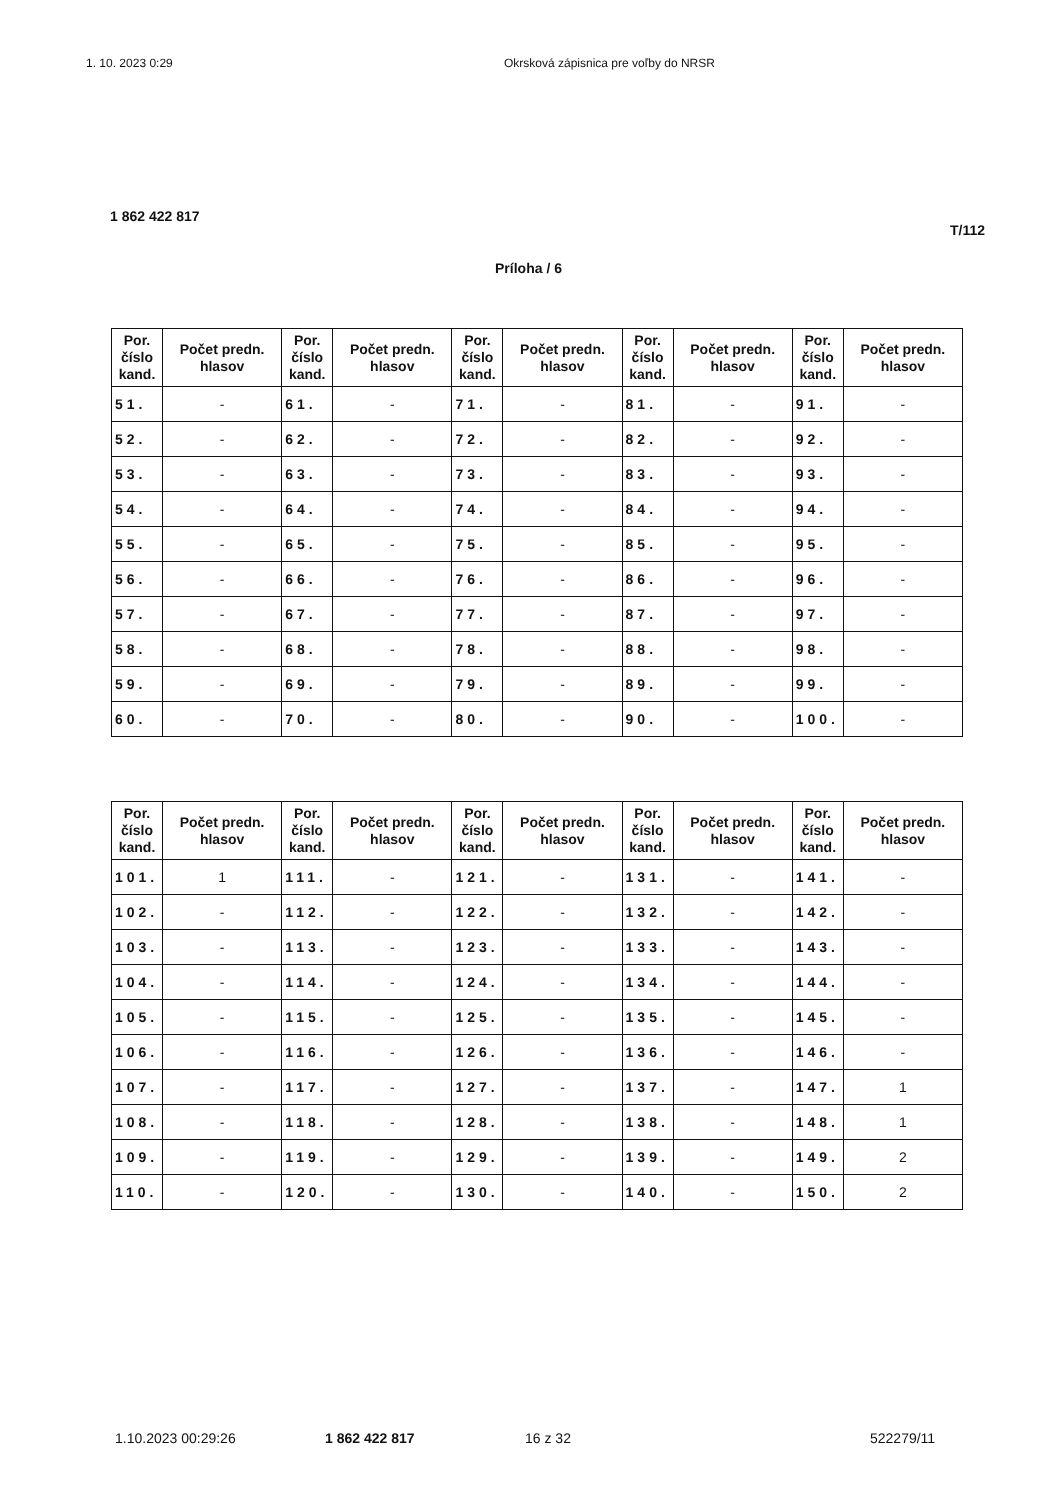1. 10. 2023 0:29 Okrsková zápisnica pre voľby do NRSR
1 862 422 817
T/112
Príloha / 6
| Por. číslo kand. | Počet predn. hlasov | Por. číslo kand. | Počet predn. hlasov | Por. číslo kand. | Počet predn. hlasov | Por. číslo kand. | Počet predn. hlasov | Por. číslo kand. | Počet predn. hlasov |
| --- | --- | --- | --- | --- | --- | --- | --- | --- | --- |
| 51. | - | 61. | - | 71. | - | 81. | - | 91. | - |
| 52. | - | 62. | - | 72. | - | 82. | - | 92. | - |
| 53. | - | 63. | - | 73. | - | 83. | - | 93. | - |
| 54. | - | 64. | - | 74. | - | 84. | - | 94. | - |
| 55. | - | 65. | - | 75. | - | 85. | - | 95. | - |
| 56. | - | 66. | - | 76. | - | 86. | - | 96. | - |
| 57. | - | 67. | - | 77. | - | 87. | - | 97. | - |
| 58. | - | 68. | - | 78. | - | 88. | - | 98. | - |
| 59. | - | 69. | - | 79. | - | 89. | - | 99. | - |
| 60. | - | 70. | - | 80. | - | 90. | - | 100. | - |
| Por. číslo kand. | Počet predn. hlasov | Por. číslo kand. | Počet predn. hlasov | Por. číslo kand. | Počet predn. hlasov | Por. číslo kand. | Počet predn. hlasov | Por. číslo kand. | Počet predn. hlasov |
| --- | --- | --- | --- | --- | --- | --- | --- | --- | --- |
| 101. | 1 | 111. | - | 121. | - | 131. | - | 141. | - |
| 102. | - | 112. | - | 122. | - | 132. | - | 142. | - |
| 103. | - | 113. | - | 123. | - | 133. | - | 143. | - |
| 104. | - | 114. | - | 124. | - | 134. | - | 144. | - |
| 105. | - | 115. | - | 125. | - | 135. | - | 145. | - |
| 106. | - | 116. | - | 126. | - | 136. | - | 146. | - |
| 107. | - | 117. | - | 127. | - | 137. | - | 147. | 1 |
| 108. | - | 118. | - | 128. | - | 138. | - | 148. | 1 |
| 109. | - | 119. | - | 129. | - | 139. | - | 149. | 2 |
| 110. | - | 120. | - | 130. | - | 140. | - | 150. | 2 |
1.10.2023 00:29:26 1 862 422 817 16 z 32 522279/11